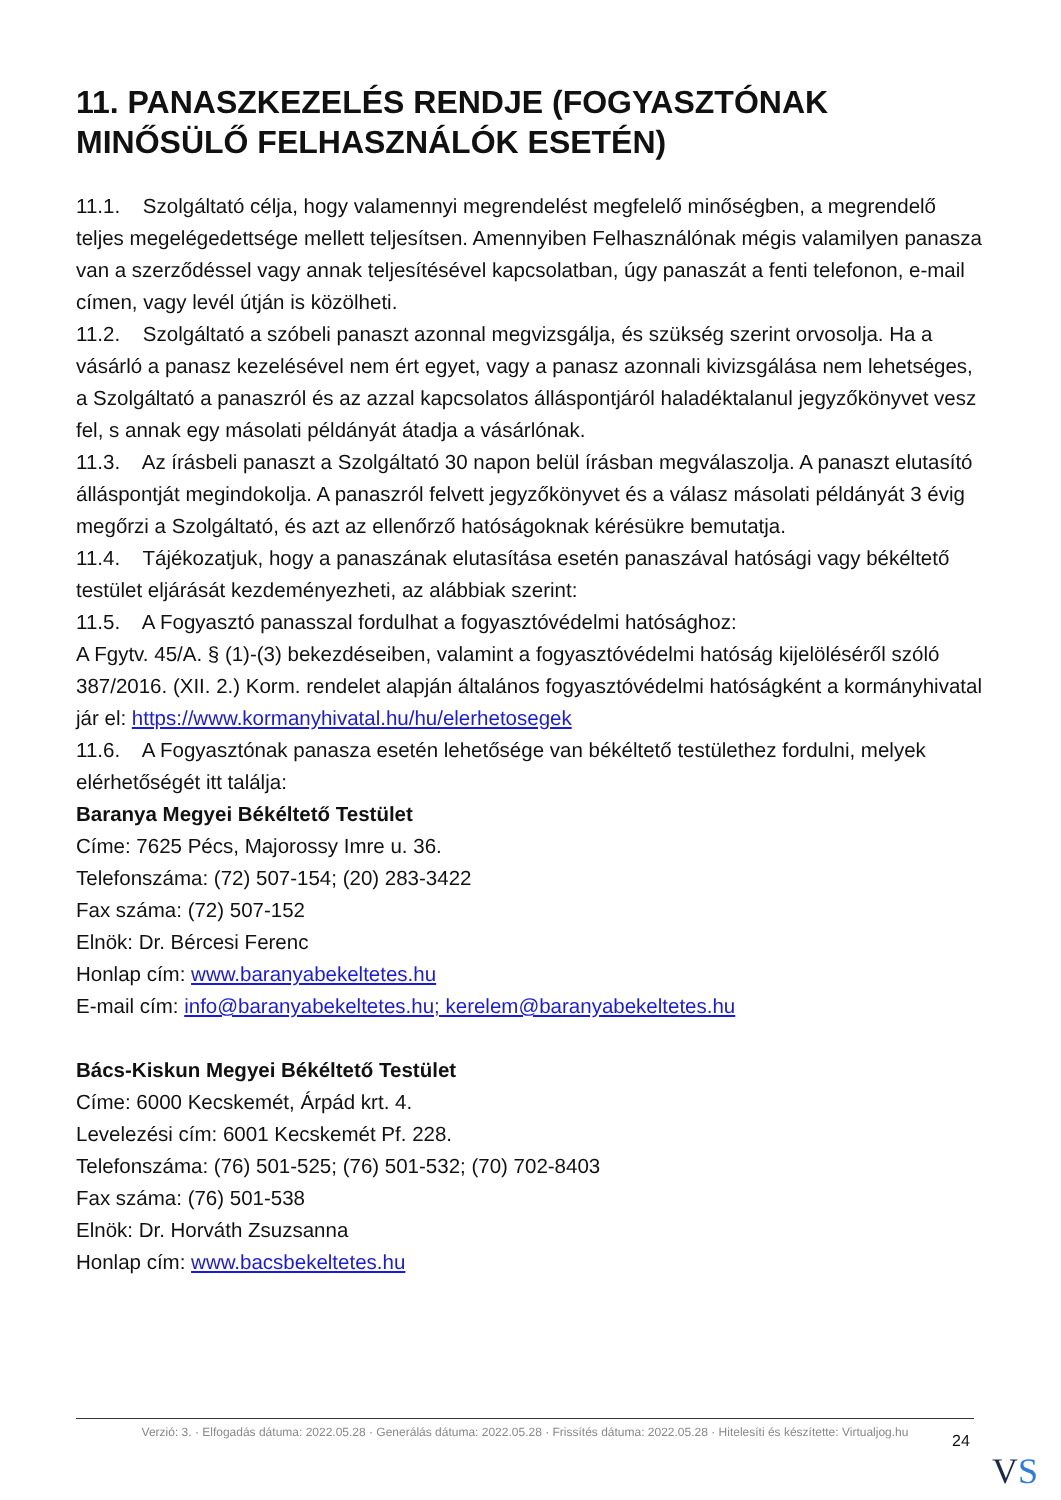11. PANASZKEZELÉS RENDJE (FOGYASZTÓNAK MINŐSÜLŐ FELHASZNÁLÓK ESETÉN)
11.1. Szolgáltató célja, hogy valamennyi megrendelést megfelelő minőségben, a megrendelő teljes megelégedettsége mellett teljesítsen. Amennyiben Felhasználónak mégis valamilyen panasza van a szerződéssel vagy annak teljesítésével kapcsolatban, úgy panaszát a fenti telefonon, e-mail címen, vagy levél útján is közölheti.
11.2. Szolgáltató a szóbeli panaszt azonnal megvizsgálja, és szükség szerint orvosolja. Ha a vásárló a panasz kezelésével nem ért egyet, vagy a panasz azonnali kivizsgálása nem lehetséges, a Szolgáltató a panaszról és az azzal kapcsolatos álláspontjáról haladéktalanul jegyzőkönyvet vesz fel, s annak egy másolati példányát átadja a vásárlónak.
11.3. Az írásbeli panaszt a Szolgáltató 30 napon belül írásban megválaszolja. A panaszt elutasító álláspontját megindokolja. A panaszról felvett jegyzőkönyvet és a válasz másolati példányát 3 évig megőrzi a Szolgáltató, és azt az ellenőrző hatóságoknak kérésükre bemutatja.
11.4. Tájékozatjuk, hogy a panaszának elutasítása esetén panaszával hatósági vagy békéltető testület eljárását kezdeményezheti, az alábbiak szerint:
11.5. A Fogyasztó panasszal fordulhat a fogyasztóvédelmi hatósághoz:
A Fgytv. 45/A. § (1)-(3) bekezdéseiben, valamint a fogyasztóvédelmi hatóság kijelöléséről szóló 387/2016. (XII. 2.) Korm. rendelet alapján általános fogyasztóvédelmi hatóságként a kormányhivatal jár el: https://www.kormanyhivatal.hu/hu/elerhetosegek
11.6. A Fogyasztónak panasza esetén lehetősége van békéltető testülethez fordulni, melyek elérhetőségét itt találja:
Baranya Megyei Békéltető Testület
Címe: 7625 Pécs, Majorossy Imre u. 36.
Telefonszáma: (72) 507-154; (20) 283-3422
Fax száma: (72) 507-152
Elnök: Dr. Bércesi Ferenc
Honlap cím: www.baranyabekeltetes.hu
E-mail cím: info@baranyabekeltetes.hu; kerelem@baranyabekeltetes.hu
Bács-Kiskun Megyei Békéltető Testület
Címe: 6000 Kecskemét, Árpád krt. 4.
Levelezési cím: 6001 Kecskemét Pf. 228.
Telefonszáma: (76) 501-525; (76) 501-532; (70) 702-8403
Fax száma: (76) 501-538
Elnök: Dr. Horváth Zsuzsanna
Honlap cím: www.bacsbekeltetes.hu
Verzió: 3. · Elfogadás dátuma: 2022.05.28 · Generálás dátuma: 2022.05.28 · Frissítés dátuma: 2022.05.28 · Hitelesíti és készítette: Virtualjog.hu
24
VS